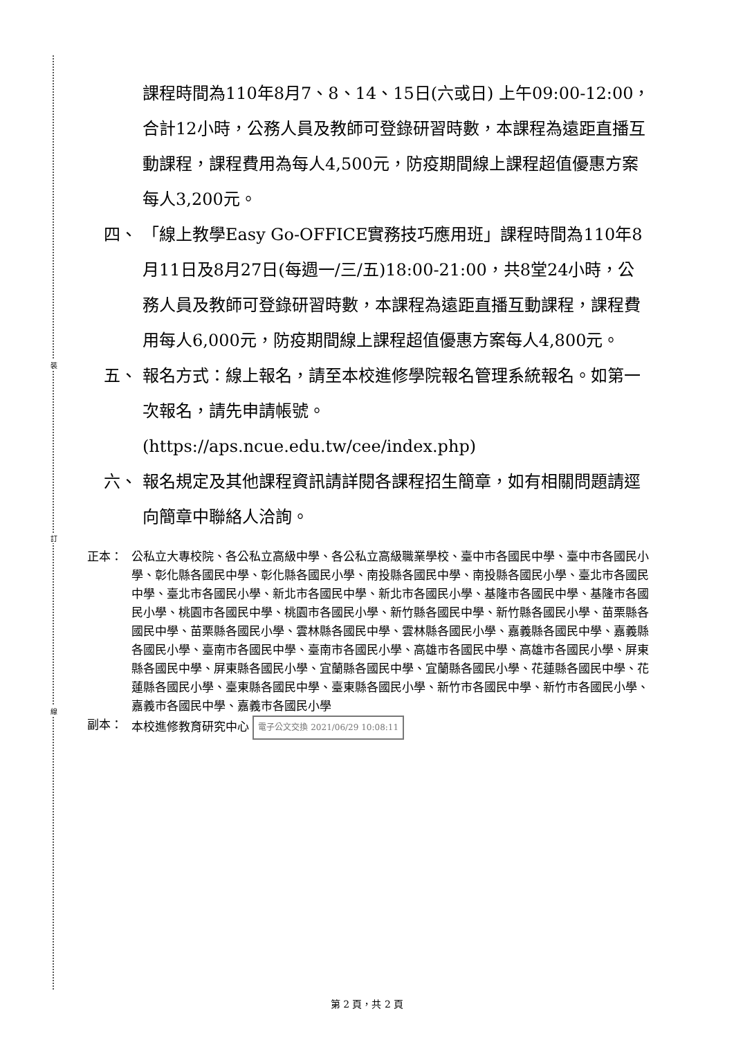裝
訂
線
課程時間為110年8月7、8、14、15日(六或日) 上午09:00-12:00，合計12小時，公務人員及教師可登錄研習時數，本課程為遠距直播互動課程，課程費用為每人4,500元，防疫期間線上課程超值優惠方案每人3,200元。
四、 「線上教學Easy Go-OFFICE實務技巧應用班」課程時間為110年8月11日及8月27日(每週一/三/五)18:00-21:00，共8堂24小時，公務人員及教師可登錄研習時數，本課程為遠距直播互動課程，課程費用每人6,000元，防疫期間線上課程超值優惠方案每人4,800元。
五、 報名方式：線上報名，請至本校進修學院報名管理系統報名。如第一次報名，請先申請帳號。(https://aps.ncue.edu.tw/cee/index.php)
六、 報名規定及其他課程資訊請詳閱各課程招生簡章，如有相關問題請逕向簡章中聯絡人洽詢。
正本： 公私立大專校院、各公私立高級中學、各公私立高級職業學校、臺中市各國民中學、臺中市各國民小學、彰化縣各國民中學、彰化縣各國民小學、南投縣各國民中學、南投縣各國民小學、臺北市各國民中學、臺北市各國民小學、新北市各國民中學、新北市各國民小學、基隆市各國民中學、基隆市各國民小學、桃園市各國民中學、桃園市各國民小學、新竹縣各國民中學、新竹縣各國民小學、苗栗縣各國民中學、苗栗縣各國民小學、雲林縣各國民中學、雲林縣各國民小學、嘉義縣各國民中學、嘉義縣各國民小學、臺南市各國民中學、臺南市各國民小學、高雄市各國民中學、高雄市各國民小學、屏東縣各國民中學、屏東縣各國民小學、宜蘭縣各國民中學、宜蘭縣各國民小學、花蓮縣各國民中學、花蓮縣各國民小學、臺東縣各國民中學、臺東縣各國民小學、新竹市各國民中學、新竹市各國民小學、嘉義市各國民中學、嘉義市各國民小學
副本： 本校進修教育研究中心 電子公文交換 2021/06/29 10:08:11
第 2 頁，共 2 頁